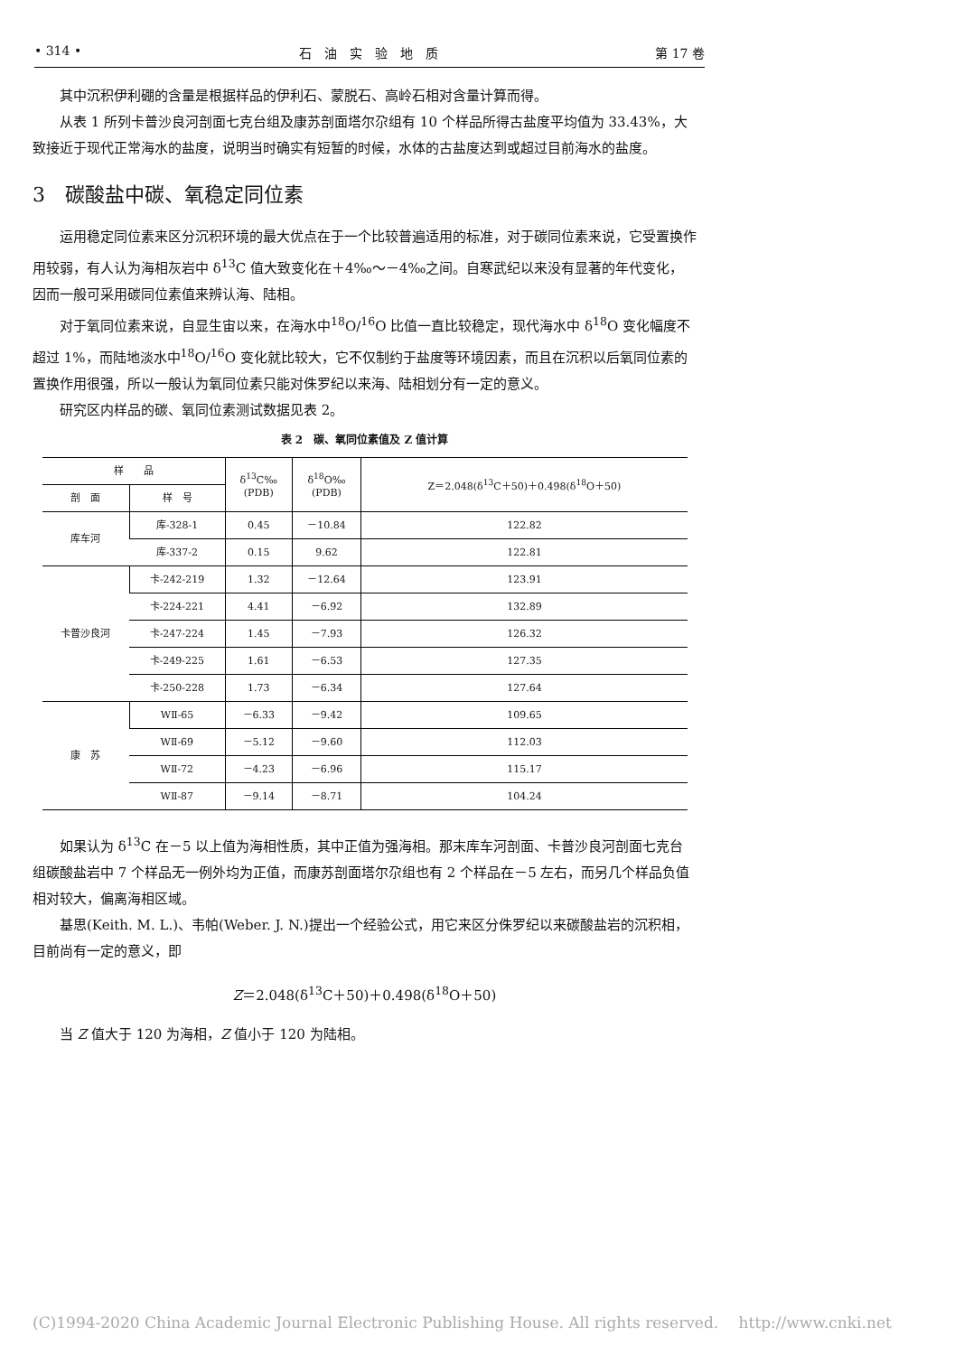• 314 • 石　油　实　验　地　质 第 17 卷
其中沉积伊利硼的含量是根据样品的伊利石、蒙脱石、高岭石相对含量计算而得。
从表 1 所列卡普沙良河剖面七克台组及康苏剖面塔尔尕组有 10 个样品所得古盐度平均值为 33.43%，大致接近于现代正常海水的盐度，说明当时确实有短暂的时候，水体的古盐度达到或超过目前海水的盐度。
3　碳酸盐中碳、氧稳定同位素
运用稳定同位素来区分沉积环境的最大优点在于一个比较普遍适用的标准，对于碳同位素来说，它受置换作用较弱，有人认为海相灰岩中 δ<sup>13</sup>C 值大致变化在＋4‰～－4‰之间。自寒武纪以来没有显著的年代变化，因而一般可采用碳同位素值来辨认海、陆相。
对于氧同位素来说，自显生宙以来，在海水中<sup>18</sup>O/<sup>16</sup>O 比值一直比较稳定，现代海水中 δ<sup>18</sup>O 变化幅度不超过 1%，而陆地淡水中<sup>18</sup>O/<sup>16</sup>O 变化就比较大，它不仅制约于盐度等环境因素，而且在沉积以后氧同位素的置换作用很强，所以一般认为氧同位素只能对侏罗纪以来海、陆相划分有一定的意义。
研究区内样品的碳、氧同位素测试数据见表 2。
表 2　碳、氧同位素值及 Z 值计算
| 样 品 | | δ<sup>13</sup>C‰ (PDB) | δ<sup>18</sup>O‰ (PDB) | Z＝2.048(δ<sup>13</sup>C＋50)＋0.498(δ<sup>18</sup>O＋50) |
| --- | --- | --- | --- | --- |
| 剖 面 | 样 号 | | | |
| 库车河 | 库-328-1 | 0.45 | －10.84 | 122.82 |
| | 库-337-2 | 0.15 | 9.62 | 122.81 |
| 卡普沙良河 | 卡-242-219 | 1.32 | －12.64 | 123.91 |
| | 卡-224-221 | 4.41 | －6.92 | 132.89 |
| | 卡-247-224 | 1.45 | －7.93 | 126.32 |
| | 卡-249-225 | 1.61 | －6.53 | 127.35 |
| | 卡-250-228 | 1.73 | －6.34 | 127.64 |
| 康 苏 | WⅡ-65 | －6.33 | －9.42 | 109.65 |
| | WⅡ-69 | －5.12 | －9.60 | 112.03 |
| | WⅡ-72 | －4.23 | －6.96 | 115.17 |
| | WⅡ-87 | －9.14 | －8.71 | 104.24 |
如果认为 δ<sup>13</sup>C 在－5 以上值为海相性质，其中正值为强海相。那末库车河剖面、卡普沙良河剖面七克台组碳酸盐岩中 7 个样品无一例外均为正值，而康苏剖面塔尔尕组也有 2 个样品在－5 左右，而另几个样品负值相对较大，偏离海相区域。
基思(Keith. M. L.)、韦帕(Weber. J. N.)提出一个经验公式，用它来区分侏罗纪以来碳酸盐岩的沉积相，目前尚有一定的意义，即
Z＝2.048(δ<sup>13</sup>C＋50)＋0.498(δ<sup>18</sup>O＋50)
当 Z 值大于 120 为海相，Z 值小于 120 为陆相。
(C)1994-2020 China Academic Journal Electronic Publishing House. All rights reserved.　 http://www.cnki.net